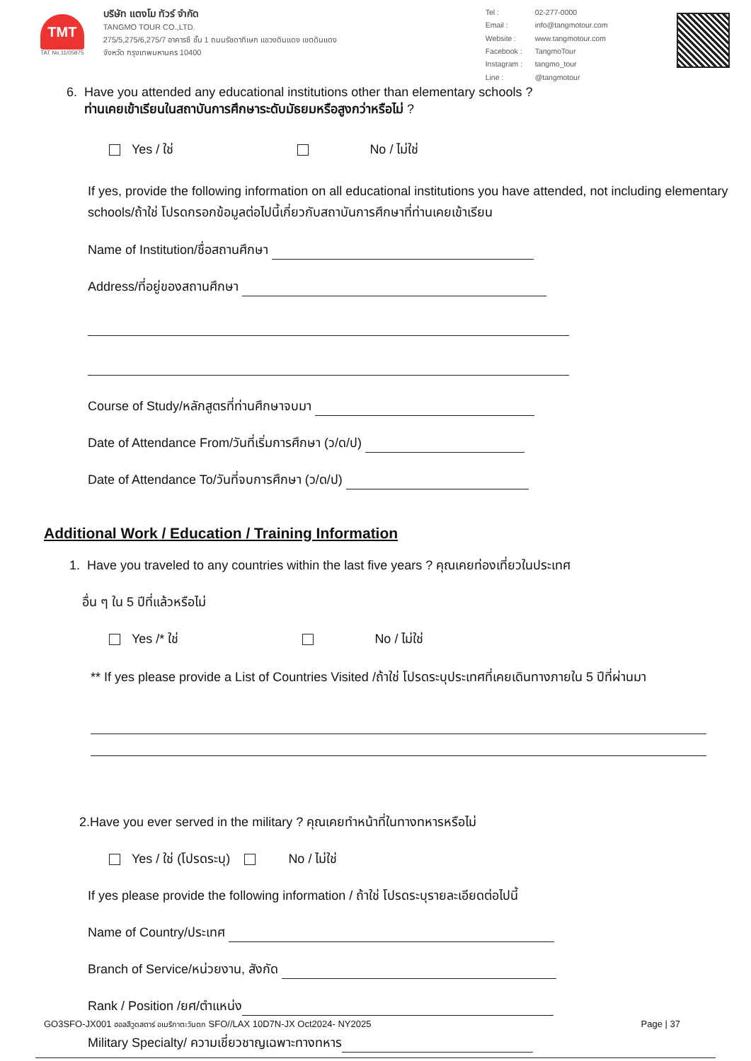TMT
TAT No.11/05875
บริษัท แตงโม ทัวร์ จำกัด
TANGMO TOUR CO.,LTD.
275/5,275/6,275/7 อาคารซี ชั้น 1 ถนนรัชดาภิเษก แขวงดินแดง เขตดินแดง
จังหวัด กรุงเทพมหานคร 10400
Tel : 02-277-0000 Email : info@tangmotour.com Website : www.tangmotour.com Facebook : TangmoTour Instagram : tangmo_tour Line : @tangmotour
6. Have you attended any educational institutions other than elementary schools ?
ท่านเคยเข้าเรียนในสถาบันการศึกษาระดับมัธยมหรือสูงกว่าหรือไม่ ?
Yes / ใช่ No / ไม่ใช่
If yes, provide the following information on all educational institutions you have attended, not including elementary schools/ถ้าใช่ โปรดกรอกข้อมูลต่อไปนี้เกี่ยวกับสถาบันการศึกษาที่ท่านเคยเข้าเรียน
Name of Institution/ชื่อสถานศึกษา
Address/ที่อยู่ของสถานศึกษา
Course of Study/หลักสูตรที่ท่านศึกษาจบมา
Date of Attendance From/วันที่เริ่มการศึกษา (ว/ด/ป)
Date of Attendance To/วันที่จบการศึกษา (ว/ด/ป)
Additional Work / Education / Training Information
1. Have you traveled to any countries within the last five years ? คุณเคยท่องเที่ยวในประเทศ
อื่น ๆ ใน 5 ปีที่แล้วหรือไม่
Yes /* ใช่ No / ไม่ใช่
** If yes please provide a List of Countries Visited /ถ้าใช่ โปรดระบุประเทศที่เคยเดินทางภายใน 5 ปีที่ผ่านมา
2.Have you ever served in the military ? คุณเคยทำหน้าที่ในทางทหารหรือไม่
Yes / ใช่ (โปรดระบุ) No / ไม่ใช่
If yes please provide the following information / ถ้าใช่ โปรดระบุรายละเอียดต่อไปนี้
Name of Country/ประเทศ
Branch of Service/หน่วยงาน, สังกัด
Rank / Position /ยศ/ตำแหน่ง
Military Specialty/ ความเชี่ยวชาญเฉพาะทางทหาร
GO3SFO-JX001 ฮอลลีวูดสตาร์ อเมริกาตะวันตก SFO//LAX 10D7N-JX Oct2024- NY2025 Page | 37